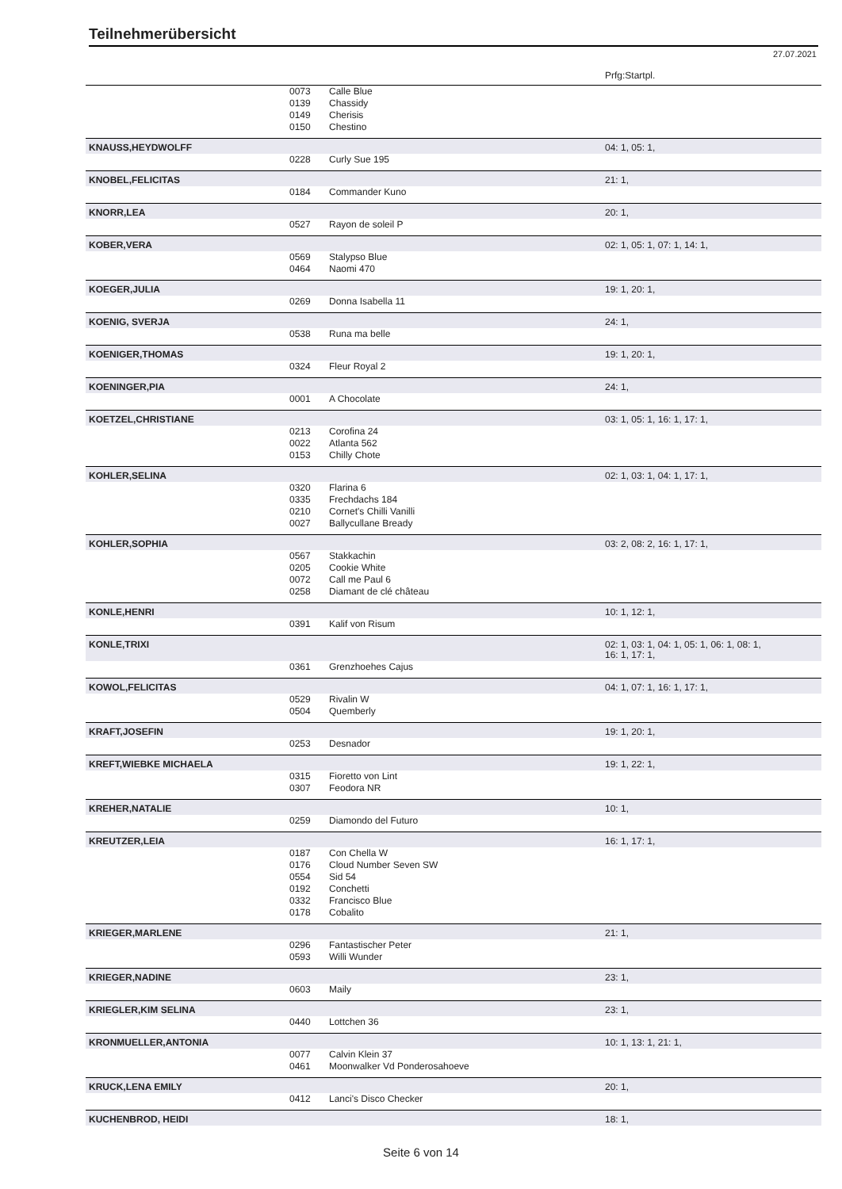Teilnehmerübersicht
27.07.2021
| | | | Prfg:Startpl. |
| | 0073 | Calle Blue | |
| | 0139 | Chassidy | |
| | 0149 | Cherisis | |
| | 0150 | Chestino | |
| KNAUSS,HEYDWOLFF | | | 04: 1, 05: 1, |
| | 0228 | Curly Sue 195 | |
| KNOBEL,FELICITAS | | | 21: 1, |
| | 0184 | Commander Kuno | |
| KNORR,LEA | | | 20: 1, |
| | 0527 | Rayon de soleil P | |
| KOBER,VERA | | | 02: 1, 05: 1, 07: 1, 14: 1, |
| | 0569 | Stalypso Blue | |
| | 0464 | Naomi 470 | |
| KOEGER,JULIA | | | 19: 1, 20: 1, |
| | 0269 | Donna Isabella 11 | |
| KOENIG, SVERJA | | | 24: 1, |
| | 0538 | Runa ma belle | |
| KOENIGER,THOMAS | | | 19: 1, 20: 1, |
| | 0324 | Fleur Royal 2 | |
| KOENINGER,PIA | | | 24: 1, |
| | 0001 | A Chocolate | |
| KOETZEL,CHRISTIANE | | | 03: 1, 05: 1, 16: 1, 17: 1, |
| | 0213 | Corofina 24 | |
| | 0022 | Atlanta 562 | |
| | 0153 | Chilly Chote | |
| KOHLER,SELINA | | | 02: 1, 03: 1, 04: 1, 17: 1, |
| | 0320 | Flarina 6 | |
| | 0335 | Frechdachs 184 | |
| | 0210 | Cornet's Chilli Vanilli | |
| | 0027 | Ballycullane Bready | |
| KOHLER,SOPHIA | | | 03: 2, 08: 2, 16: 1, 17: 1, |
| | 0567 | Stakkachin | |
| | 0205 | Cookie White | |
| | 0072 | Call me Paul 6 | |
| | 0258 | Diamant de clé château | |
| KONLE,HENRI | | | 10: 1, 12: 1, |
| | 0391 | Kalif von Risum | |
| KONLE,TRIXI | | | 02: 1, 03: 1, 04: 1, 05: 1, 06: 1, 08: 1, 16: 1, 17: 1, |
| | 0361 | Grenzhoehes Cajus | |
| KOWOL,FELICITAS | | | 04: 1, 07: 1, 16: 1, 17: 1, |
| | 0529 | Rivalin W | |
| | 0504 | Quemberly | |
| KRAFT,JOSEFIN | | | 19: 1, 20: 1, |
| | 0253 | Desnador | |
| KREFT,WIEBKE MICHAELA | | | 19: 1, 22: 1, |
| | 0315 | Fioretto von Lint | |
| | 0307 | Feodora NR | |
| KREHER,NATALIE | | | 10: 1, |
| | 0259 | Diamondo del Futuro | |
| KREUTZER,LEIA | | | 16: 1, 17: 1, |
| | 0187 | Con Chella W | |
| | 0176 | Cloud Number Seven SW | |
| | 0554 | Sid 54 | |
| | 0192 | Conchetti | |
| | 0332 | Francisco Blue | |
| | 0178 | Cobalito | |
| KRIEGER,MARLENE | | | 21: 1, |
| | 0296 | Fantastischer Peter | |
| | 0593 | Willi Wunder | |
| KRIEGER,NADINE | | | 23: 1, |
| | 0603 | Maily | |
| KRIEGLER,KIM SELINA | | | 23: 1, |
| | 0440 | Lottchen 36 | |
| KRONMUELLER,ANTONIA | | | 10: 1, 13: 1, 21: 1, |
| | 0077 | Calvin Klein 37 | |
| | 0461 | Moonwalker Vd Ponderosahoeve | |
| KRUCK,LENA EMILY | | | 20: 1, |
| | 0412 | Lanci's Disco Checker | |
| KUCHENBROD, HEIDI | | | 18: 1, |
Seite 6 von 14